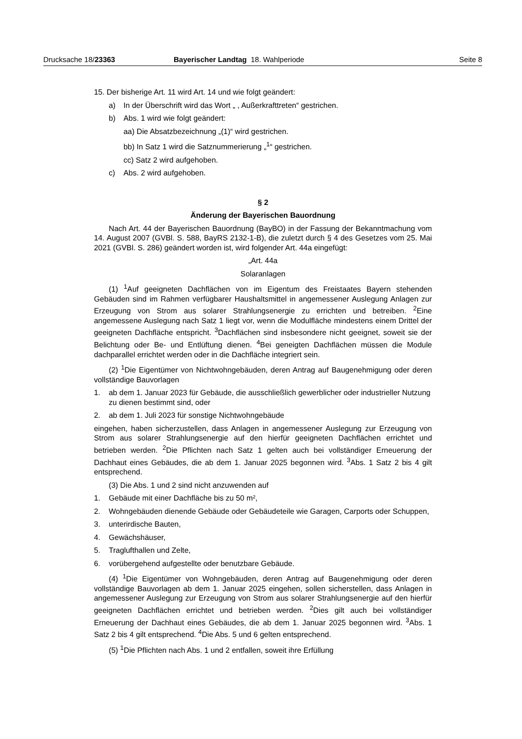Drucksache 18/23363 Bayerischer Landtag 18. Wahlperiode Seite 8
15. Der bisherige Art. 11 wird Art. 14 und wie folgt geändert:
a) In der Überschrift wird das Wort „ , Außerkrafttreten“ gestrichen.
b) Abs. 1 wird wie folgt geändert:
aa) Die Absatzbezeichnung „(1)“ wird gestrichen.
bb) In Satz 1 wird die Satznummerierung „<sup>1</sup>“ gestrichen.
cc) Satz 2 wird aufgehoben.
c) Abs. 2 wird aufgehoben.
§ 2
Änderung der Bayerischen Bauordnung
Nach Art. 44 der Bayerischen Bauordnung (BayBO) in der Fassung der Bekanntmachung vom 14. August 2007 (GVBl. S. 588, BayRS 2132-1-B), die zuletzt durch § 4 des Gesetzes vom 25. Mai 2021 (GVBl. S. 286) geändert worden ist, wird folgender Art. 44a eingefügt:
„Art. 44a
Solaranlagen
(1) <sup>1</sup>Auf geeigneten Dachflächen von im Eigentum des Freistaates Bayern stehenden Gebäuden sind im Rahmen verfügbarer Haushaltsmittel in angemessener Auslegung Anlagen zur Erzeugung von Strom aus solarer Strahlungsenergie zu errichten und betreiben. <sup>2</sup>Eine angemessene Auslegung nach Satz 1 liegt vor, wenn die Modulfläche mindestens einem Drittel der geeigneten Dachfläche entspricht. <sup>3</sup>Dachflächen sind insbesondere nicht geeignet, soweit sie der Belichtung oder Be- und Entlüftung dienen. <sup>4</sup>Bei geneigten Dachflächen müssen die Module dachparallel errichtet werden oder in die Dachfläche integriert sein.
(2) <sup>1</sup>Die Eigentümer von Nichtwohngebäuden, deren Antrag auf Baugenehmigung oder deren vollständige Bauvorlagen
1. ab dem 1. Januar 2023 für Gebäude, die ausschließlich gewerblicher oder industrieller Nutzung zu dienen bestimmt sind, oder
2. ab dem 1. Juli 2023 für sonstige Nichtwohngebäude
eingehen, haben sicherzustellen, dass Anlagen in angemessener Auslegung zur Erzeugung von Strom aus solarer Strahlungsenergie auf den hierfür geeigneten Dachflächen errichtet und betrieben werden. <sup>2</sup>Die Pflichten nach Satz 1 gelten auch bei vollständiger Erneuerung der Dachhaut eines Gebäudes, die ab dem 1. Januar 2025 begonnen wird. <sup>3</sup>Abs. 1 Satz 2 bis 4 gilt entsprechend.
(3) Die Abs. 1 und 2 sind nicht anzuwenden auf
1. Gebäude mit einer Dachfläche bis zu 50 m²,
2. Wohngebäuden dienende Gebäude oder Gebäudeteile wie Garagen, Carports oder Schuppen,
3. unterirdische Bauten,
4. Gewächshäuser,
5. Traglufthallen und Zelte,
6. vorübergehend aufgestellte oder benutzbare Gebäude.
(4) <sup>1</sup>Die Eigentümer von Wohngebäuden, deren Antrag auf Baugenehmigung oder deren vollständige Bauvorlagen ab dem 1. Januar 2025 eingehen, sollen sicherstellen, dass Anlagen in angemessener Auslegung zur Erzeugung von Strom aus solarer Strahlungsenergie auf den hierfür geeigneten Dachflächen errichtet und betrieben werden. <sup>2</sup>Dies gilt auch bei vollständiger Erneuerung der Dachhaut eines Gebäudes, die ab dem 1. Januar 2025 begonnen wird. <sup>3</sup>Abs. 1 Satz 2 bis 4 gilt entsprechend. <sup>4</sup>Die Abs. 5 und 6 gelten entsprechend.
(5) <sup>1</sup>Die Pflichten nach Abs. 1 und 2 entfallen, soweit ihre Erfüllung